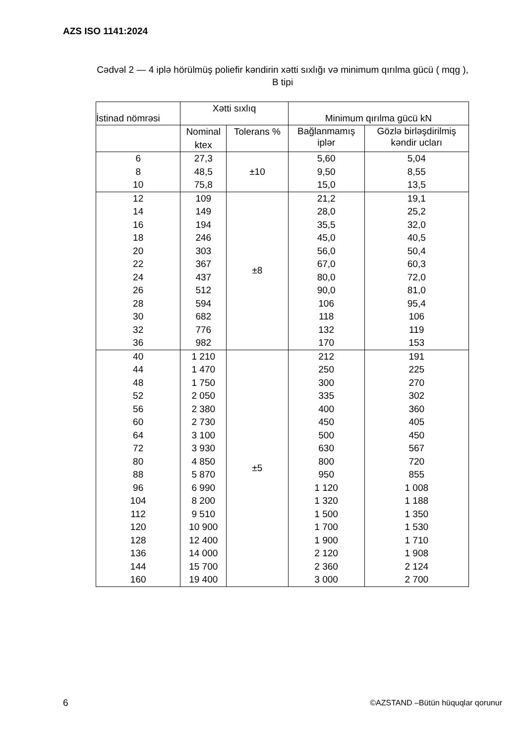AZS ISO 1141:2024
Cədvəl 2 — 4 iplə hörülmüş poliefir kəndirin xətti sıxlığı və minimum qırılma gücü ( mqg ),
B tipi
| İstinad nömrəsi | Xətti sıxlıq | | Minimum qırılma gücü kN | |
| --- | --- | --- | --- | --- |
| | Nominal ktex | Tolerans % | Bağlanmamış iplər | Gözlə birləşdirilmiş kəndir ucları |
| 6 8 10 | 27,3 48,5 75,8 | ±10 | 5,60 9,50 15,0 | 5,04 8,55 13,5 |
| 12 14 16 18 20 22 24 26 28 30 32 36 | 109 149 194 246 303 367 437 512 594 682 776 982 | ±8 | 21,2 28,0 35,5 45,0 56,0 67,0 80,0 90,0 106 118 132 170 | 19,1 25,2 32,0 40,5 50,4 60,3 72,0 81,0 95,4 106 119 153 |
| 40 44 48 52 56 60 64 72 80 88 96 104 112 120 128 136 144 160 | 1 210 1 470 1 750 2 050 2 380 2 730 3 100 3 930 4 850 5 870 6 990 8 200 9 510 10 900 12 400 14 000 15 700 19 400 | ±5 | 212 250 300 335 400 450 500 630 800 950 1 120 1 320 1 500 1 700 1 900 2 120 2 360 3 000 | 191 225 270 302 360 405 450 567 720 855 1 008 1 188 1 350 1 530 1 710 1 908 2 124 2 700 |
6
©AZSTAND –Bütün hüquqlar qorunur